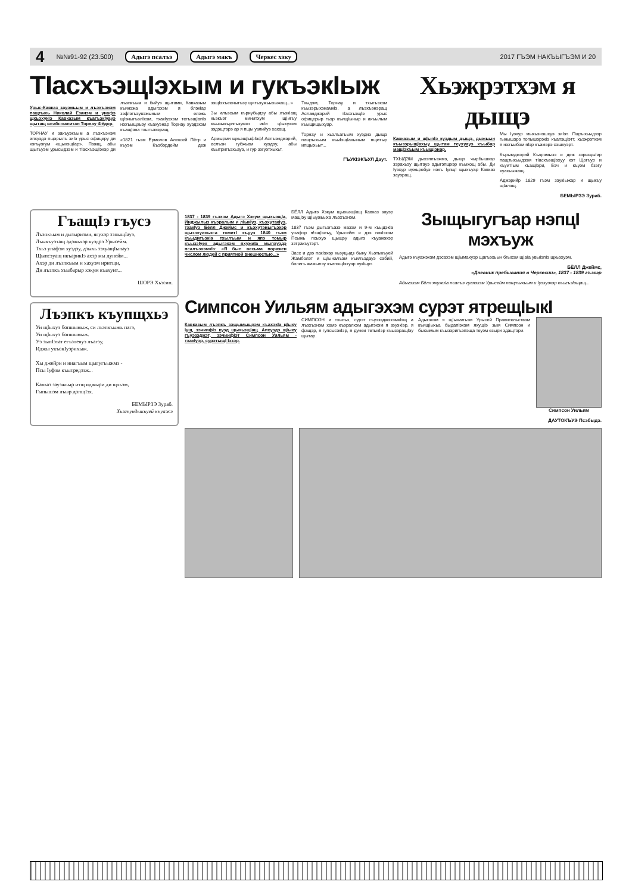4 №№91-92 (23.500) Адыгэ псалъэ Адыгэ макъ Черкес хэку 2017 ГЪЭМ НАКЪЫГЪЭМ И 20
ТIасхъэщIэхым и гукъэкIыж
Урыс-Кавказ зауэжьым и лъэхъэнэм пащтыхь Николай Езанэм и унафэ щхьэхукIэ Кавказым къагъэкIуауэ щытащ штабс-капитан Торнау Фёдор.
ТОРНАУ и закъуэкъым а лъэхъэнэм апхуэдэ пщэрылъ зиIэ урыс офицеру ди хэгъуэгум «щыхэщIар». Пэжщ, абы щыгъуэм урысыдзэм и тIасхъэщIэхэр ди лъэпкъым и бийуэ щытами, Кавказым къинэжа адыгэхэм я блэкIар зэфIэгъэувэжыным елэжь щIэныгъэлIхэм, тхакIуэхэм тегъэщIапIэ нэхъыщхьэу къахуэнар Торнау хуэдэхэм къащIэна тхыгъэхэращ.
«1821 гъэм Ермолов Алексей Пётр и къуэм Къэбэрдейм деж зэщIэхъееныгъэр щигъэужьыхыжащ...»
Зы илъэсым къриубыдэу абы лъэкIащ хьэкъэт минитхум щIигъу къызыкъуигъэувэн икIи цIыхухэм зэдэщтэрэ ар я пщы узлийуэ хахащ.
Армырми щхьэщIыфIэф! Аслъэнджэрий, аслъэн губжьам хуэдэу, абы къытригъэхьауэ, и гур зэгуэтхыхьт.
Тхыдэм, Торнау и тхыгъэхэм къызэрыхэнамкIэ, а лъэхъэнэращ Асланджэрий тIасхъэщIэ урыс офицерыр гъэр къищIыныр и акъылым къыщищыхуар.
Торнау и хьэлъагъым хуэдиз дыщэ пащтыхьым къыIэщIахыным пщитыр ипщыхьыт...
ГЪУКIЭКЪУЛ Даут.
Хьэжрэтхэм я дыщэ
Кавказым и щIыпIэ куэдым дыщэ, дыжьын къызэрыщIахыу щытам теухуауэ хъыбар мащIэкъым къыщIэнар.
ТХЫДЭМ дыхэплъэжмэ, дыщэ чырбышхэр зэрахьэу щытауэ адыгэпщхэр къыхощ абы. Ди Iуэхур иужьрейуэ нэхъ Iупщ! щыхъуар Кавказ зауэращ.
Мы Iуэхур мыхьэнэшхуэ зиIэт. Пщтыхьыдзэр гынышэрэ топышэрэкIэ къапэщIэтт, хьэжрэтхэм я нэхъыбэм яIэр къамэрэ сэшхуэрт.
Кърымджэрий Къарэмызэ и деж зэрыщыIар пащтыхьыдзэм тIасхъэщIэхуу хэт Щогъур и къуитIым къащIэри, Бэч и къуэм бзэгу хуахьыжащ.
Аджэрийр 1829 гъэм зэукIыжар и щыкъу щIалэщ.
БЕМЫРЗЭ Зураб.
ГъащIэ гъусэ
Лъэпкъым и дызыризми, ягухэр зэпыщIауэ,
Лъыкъуэтащ адэжьхэр куэдрэ Урысейм.
Тхьэ унафэм хуэдэу, дзыхь зэхуащIыпауэ
Щыпсэуащ икъарикIэ ахэр мы дунейм...
Ахэр ди лъэпкъым и хахуэм иритщи,
Ди лъэпкъ хъыбарыр хэкум къахуит...
ШОРЭ Хьэсин.
Лъэпкъ къупщхьэ
Уи щIыхуэ бопшыныж, си лъэпкъыжь пагэ,
Уи щIыхуэ бопшыныж.
Уэ зыпIэтат егъэлеяуэ лъагэу,
Иджы укъокIуэрихыж.
Хы джейри и инагъым щыгугъыжмэ -
Псы Iуфэм къытредзэж...
Кавказ зауэжьыр итщ иджыри ди щхьэм,
Гынышэм лъыр допщIэх.
БЕМЫРЗЭ Зураб.
Хьэгъундыкъуей къуажэ
1837 - 1839 гъэхэм Адыгэ Хэкум щыхьэщIа, Инджылыз къэралым и лIыкIуэ, къэхутакIуэ, тхакIуэ Бёлл Джеймс и къэхутэныгъэхэр щызэхуихьэса томитI хъууэ 1840 гъэм къыдигъэкIа тхылъым и япэ томыр къызэIуех адыгэхэм яхужиIа мыпхуэдэ псалъэхэмкIэ: «Я был весьма поражен числом людей с приятной внешностью...»
БЁЛЛ Адыгэ Хэкум щыхьэщIащ Кавказ зауэр мащIэу щIыужьыха лъэхъэнэм.
1837 гъэм дыгъэгъазэ мазэм и 9-м къыдэкIа унафэр я!эщIэлъу, Урысейм и дзэ пакIэхэм Псыжь псыхуэ щыщэу адыгэ къуажэхэр зэтракъутэрт.
Засс и дзэ пакIэхэр хьэуцыдз быну Хьэтыкъуей Жамболэт и щIыналъэм къилъэдауэ сабий, балигъ жамылэу къапэщIэхуэр яукIырт.
Зыщыгугъар нэпцI мэхъуж
Адыгэ къуажэхэм дэсахэм щIымахуэр щагъэхьын бгыхэм щIаIа увыIэпIэ щхьэхуэм.
БЁЛЛ Джеймс,
«Дневник пребывания в Черкесии», 1837 - 1839 гъэхэр
Адыгэхэм Бёлл яхужиIа псалъэ гуапэхэм Урысейм пащтыхьым и Iуэхуэхэр къигъэIэщащ...
Симпсон Уильям адыгэхэм сурэт ятрещIыкI
Кавказым лъэпкъ зэщымыщхэм къахэкIа цIыху Iущ, зэчиифIэ куэд щыхьэщIащ. Апхуэдэ щIыху гъуэзэджэт, зэчиифIэт Симпсон Уильям - тхакIуэр, сурэтыщI Iэзэр.
СИМПСОН и тхыгъэ, сурэт гъуэзэджэхэмкIэщ а лъэхъэнэм хамэ къэралхэм адыгэхэм я зэуэкIэр, я фащэр, я гупсысэкIэр, я дунеи тетыкIэр къызэращIэу щытар.
Адыгэхэм я щIыналъэм Урысей Правительствэм къищIыхьа быдапIэхэм яхущIэ зым Симпсон и бысымым къызэригъэпэща теуэм езыри здащтэри.
Симпсон Уильям
ДАУТОКЪУЭ Псэбыдэ.